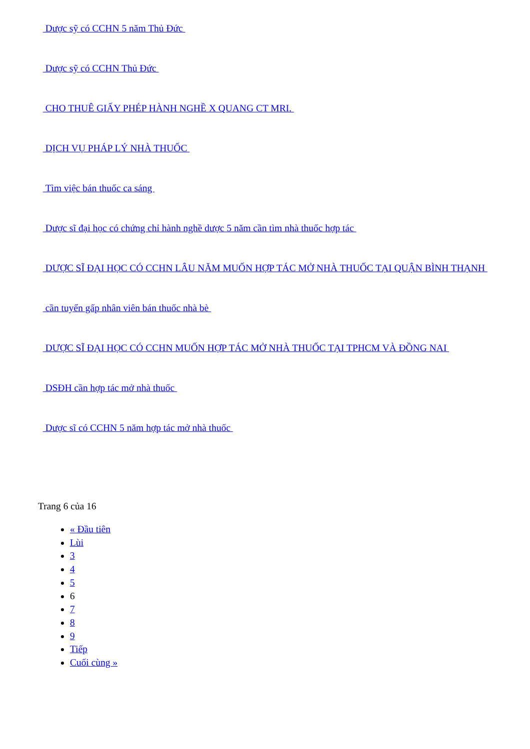Dược sỹ có CCHN 5 năm Thủ Đức
Dược sỹ có CCHN Thủ Đức
CHO THUÊ GIẤY PHÉP HÀNH NGHỀ X QUANG CT MRI.
DỊCH VỤ PHÁP LÝ NHÀ THUỐC
Tìm việc bán thuốc ca sáng
Dược sĩ đại học có chứng chỉ hành nghề dược 5 năm cần tìm nhà thuốc hợp tác
DƯỢC SĨ ĐẠI HỌC CÓ CCHN LÂU NĂM MUỐN HỢP TÁC MỞ NHÀ THUỐC TẠI QUẬN BÌNH THẠNH
cần tuyển gấp nhân viên bán thuốc nhà bè
DƯỢC SĨ ĐẠI HỌC CÓ CCHN MUỐN HỢP TÁC MỞ NHÀ THUỐC TẠI TPHCM VÀ ĐỒNG NAI
DSĐH cần hợp tác mở nhà thuốc
Dược sĩ có CCHN 5 năm hợp tác mở nhà thuốc
Trang 6 của 16
« Đầu tiên
Lùi
3
4
5
6
7
8
9
Tiếp
Cuối cùng »